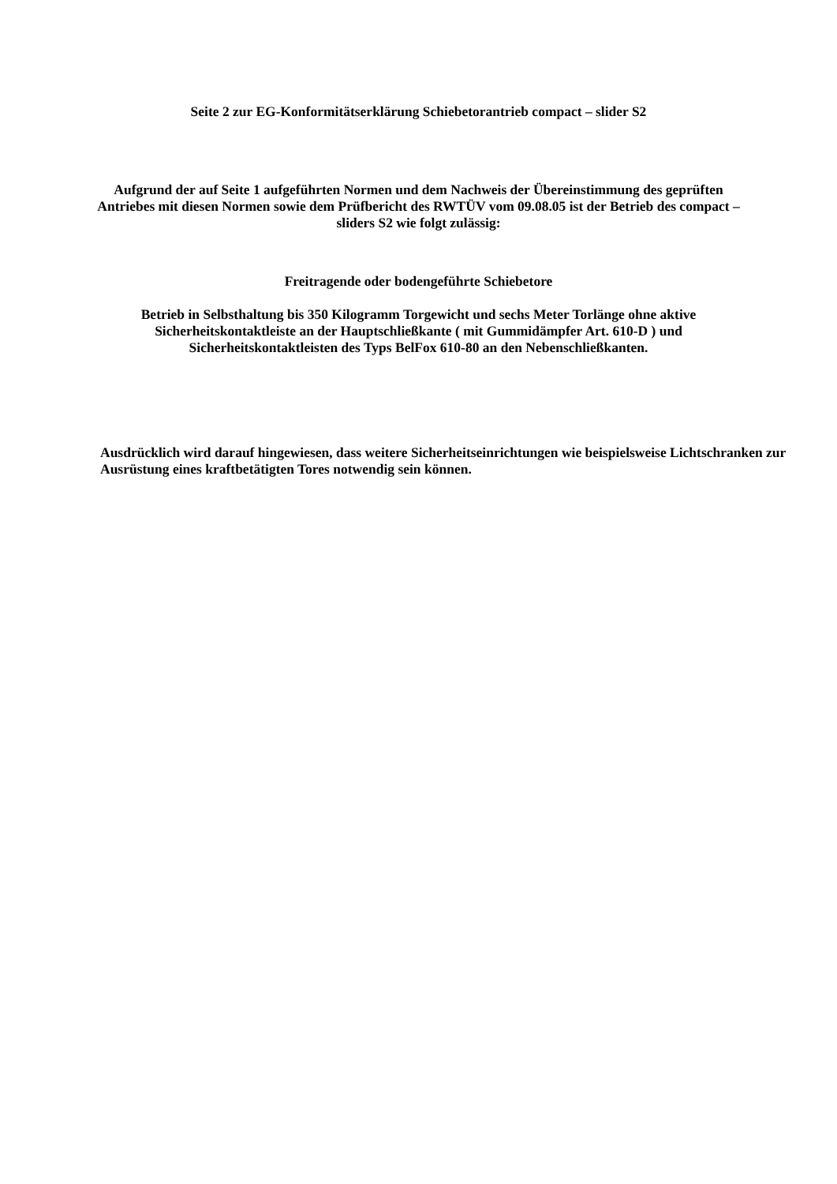Seite 2 zur EG-Konformitätserklärung Schiebetorantrieb compact – slider S2
Aufgrund der auf Seite 1 aufgeführten Normen und dem Nachweis der Übereinstimmung des geprüften Antriebes mit diesen Normen sowie dem Prüfbericht des RWTÜV vom 09.08.05 ist der Betrieb des compact – sliders S2 wie folgt zulässig:
Freitragende oder bodengeführte Schiebetore
Betrieb in Selbsthaltung bis 350 Kilogramm Torgewicht und sechs Meter Torlänge ohne aktive Sicherheitskontaktleiste an der Hauptschließkante ( mit Gummidämpfer Art. 610-D ) und Sicherheitskontaktleisten des Typs BelFox 610-80 an den Nebenschließkanten.
Ausdrücklich wird darauf hingewiesen, dass weitere Sicherheitseinrichtungen wie beispielsweise Lichtschranken zur Ausrüstung eines kraftbetätigten Tores notwendig sein können.